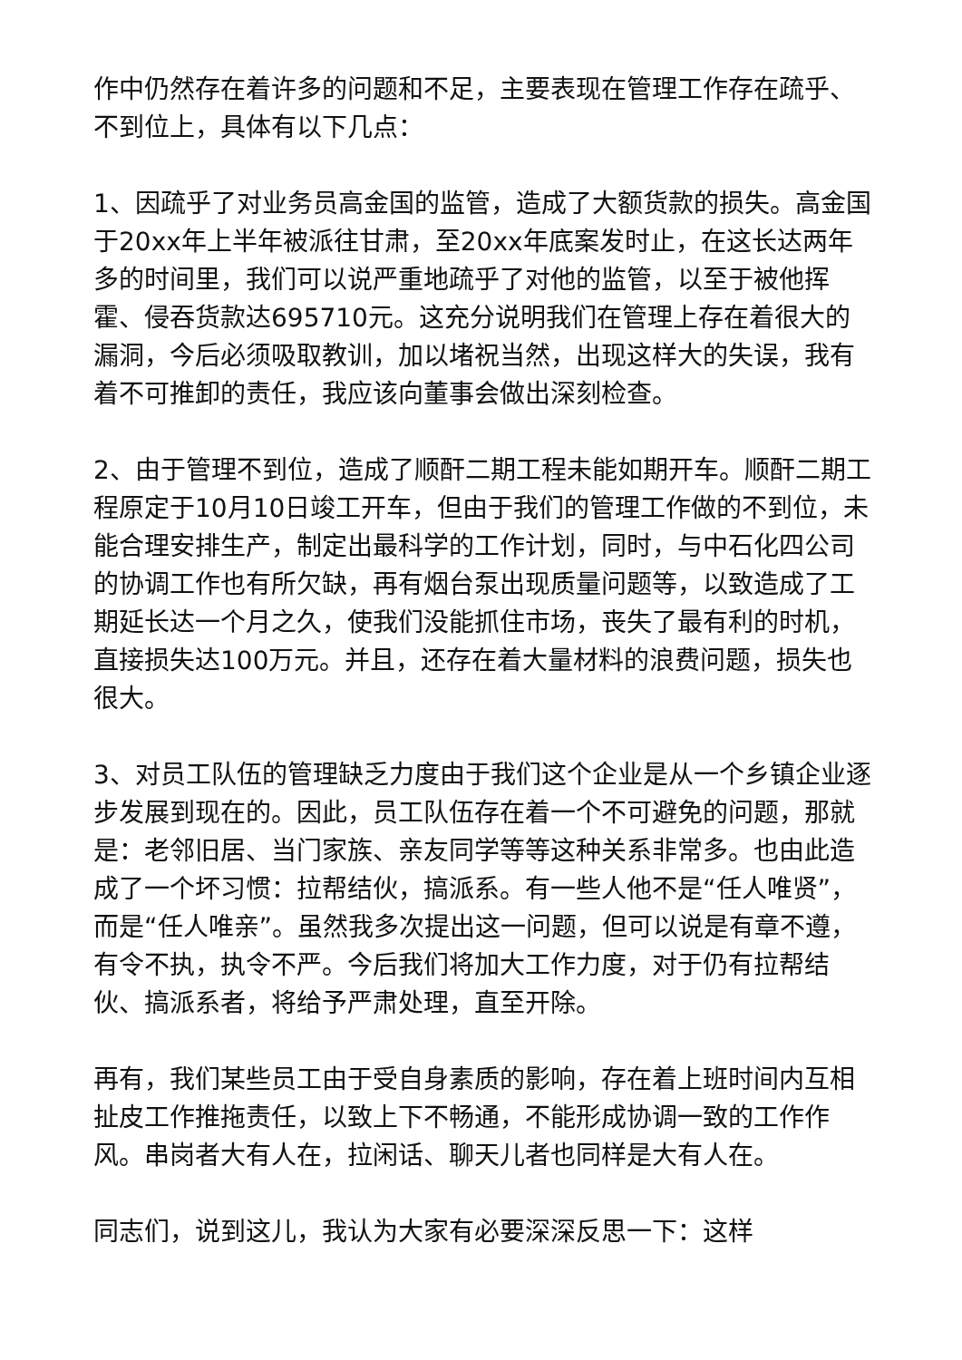作中仍然存在着许多的问题和不足，主要表现在管理工作存在疏乎、不到位上，具体有以下几点：
1、因疏乎了对业务员高金国的监管，造成了大额货款的损失。高金国于20xx年上半年被派往甘肃，至20xx年底案发时止，在这长达两年多的时间里，我们可以说严重地疏乎了对他的监管，以至于被他挥霍、侵吞货款达695710元。这充分说明我们在管理上存在着很大的漏洞，今后必须吸取教训，加以堵祝当然，出现这样大的失误，我有着不可推卸的责任，我应该向董事会做出深刻检查。
2、由于管理不到位，造成了顺酐二期工程未能如期开车。顺酐二期工程原定于10月10日竣工开车，但由于我们的管理工作做的不到位，未能合理安排生产，制定出最科学的工作计划，同时，与中石化四公司的协调工作也有所欠缺，再有烟台泵出现质量问题等，以致造成了工期延长达一个月之久，使我们没能抓住市场，丧失了最有利的时机，直接损失达100万元。并且，还存在着大量材料的浪费问题，损失也很大。
3、对员工队伍的管理缺乏力度由于我们这个企业是从一个乡镇企业逐步发展到现在的。因此，员工队伍存在着一个不可避免的问题，那就是：老邻旧居、当门家族、亲友同学等等这种关系非常多。也由此造成了一个坏习惯：拉帮结伙，搞派系。有一些人他不是“任人唯贤”，而是“任人唯亲”。虽然我多次提出这一问题，但可以说是有章不遵，有令不执，执令不严。今后我们将加大工作力度，对于仍有拉帮结伙、搞派系者，将给予严肃处理，直至开除。
再有，我们某些员工由于受自身素质的影响，存在着上班时间内互相扯皮工作推拖责任，以致上下不畅通，不能形成协调一致的工作作风。串岗者大有人在，拉闲话、聊天儿者也同样是大有人在。
同志们，说到这儿，我认为大家有必要深深反思一下：这样